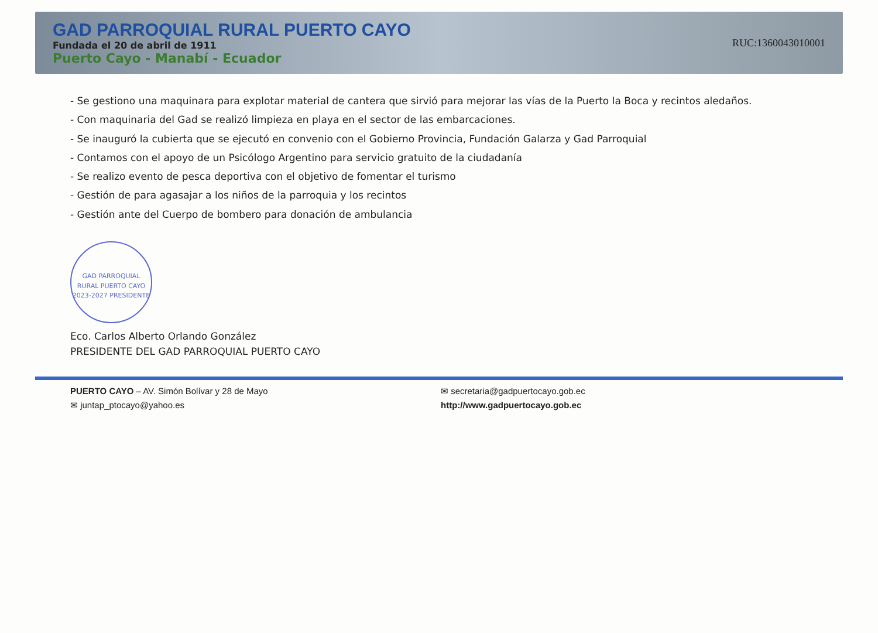GAD PARROQUIAL RURAL PUERTO CAYO
Fundada el 20 de abril de 1911
Puerto Cayo - Manabí - Ecuador
RUC:1360043010001
- Se gestiono una maquinara para explotar material de cantera que sirvió para mejorar las vías de la Puerto la Boca y recintos aledaños.
- Con maquinaria del Gad se realizó limpieza en playa en el sector de las embarcaciones.
- Se inauguró la cubierta que se ejecutó en convenio con el Gobierno Provincia, Fundación Galarza y Gad Parroquial
- Contamos con el apoyo de un Psicólogo Argentino para servicio gratuito de la ciudadanía
- Se realizo evento de pesca deportiva con el objetivo de fomentar el turismo
- Gestión de para agasajar a los niños de la parroquia y los recintos
- Gestión ante del Cuerpo de bombero para donación de ambulancia
GAD PARROQUIAL RURAL PUERTO CAYO 2023-2027 PRESIDENTE
Eco. Carlos Alberto Orlando González
PRESIDENTE DEL GAD PARROQUIAL PUERTO CAYO
PUERTO CAYO – AV. Simón Bolívar y 28 de Mayo
✉ secretaria@gadpuertocayo.gob.ec
✉ juntap_ptocayo@yahoo.es
http://www.gadpuertocayo.gob.ec